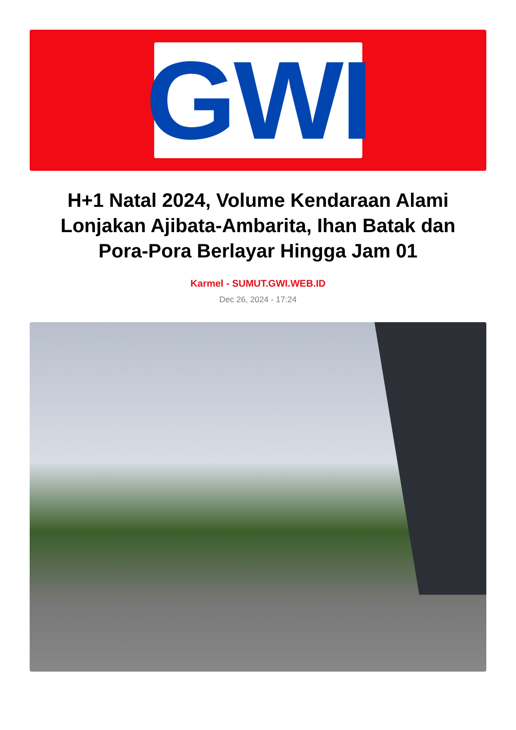GWI
H+1 Natal 2024, Volume Kendaraan Alami Lonjakan Ajibata-Ambarita, Ihan Batak dan Pora-Pora Berlayar Hingga Jam 01
Karmel - SUMUT.GWI.WEB.ID
Dec 26, 2024 - 17:24